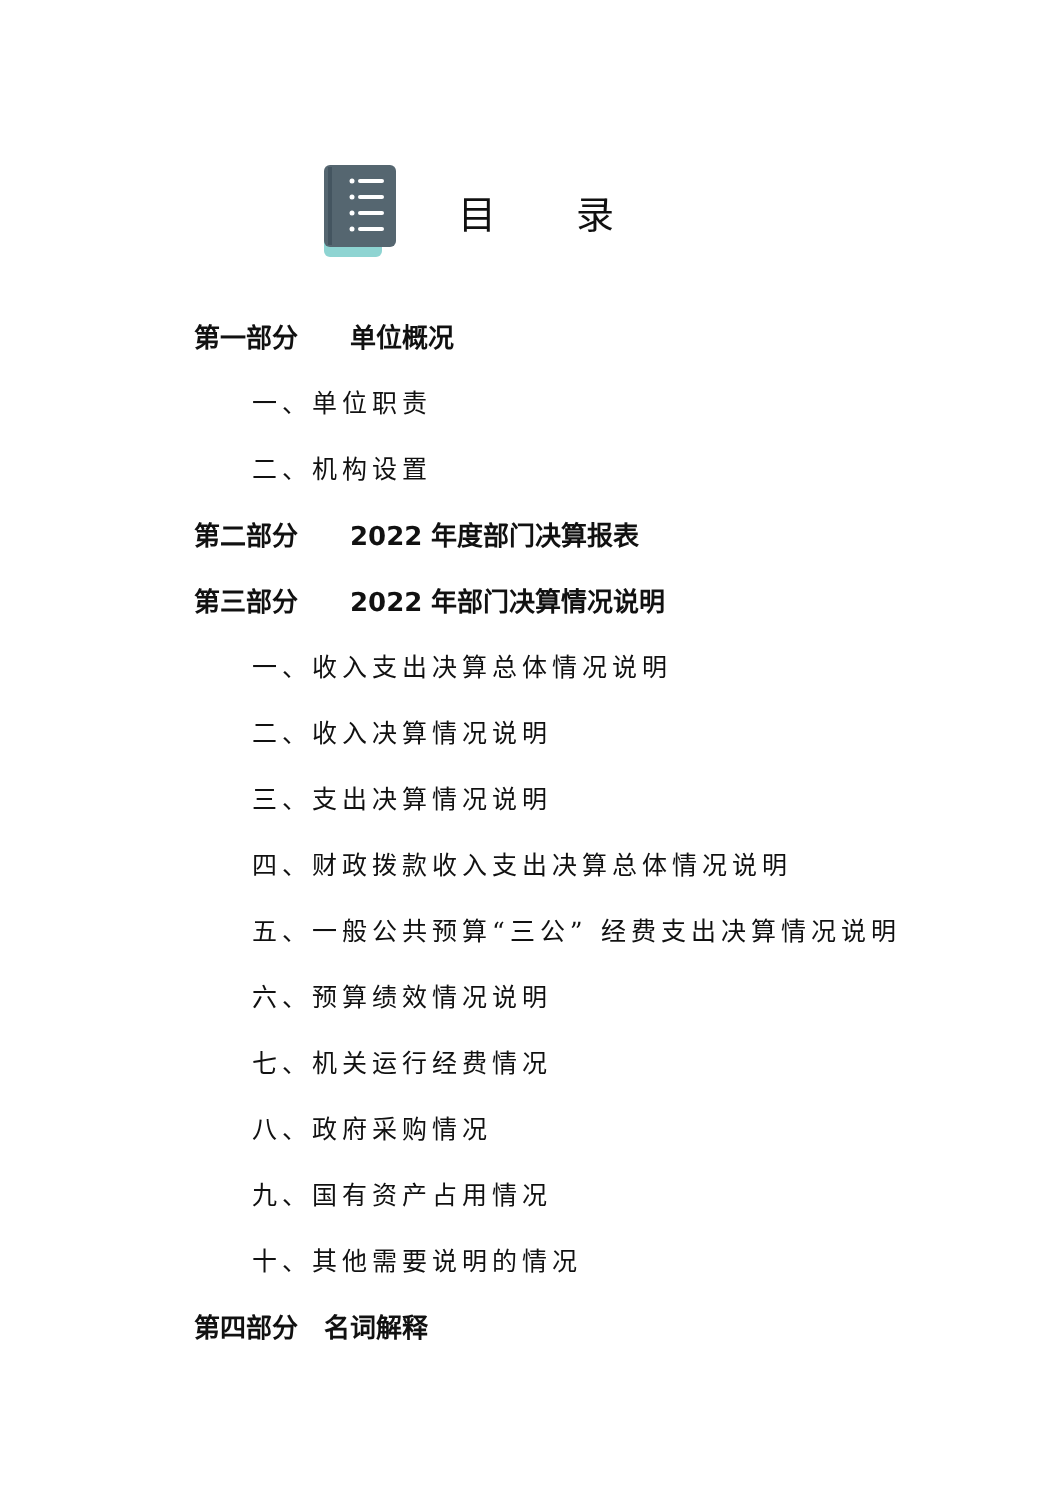目录
第一部分　　单位概况
一、单位职责
二、机构设置
第二部分　　2022 年度部门决算报表
第三部分　　2022 年部门决算情况说明
一、收入支出决算总体情况说明
二、收入决算情况说明
三、支出决算情况说明
四、财政拨款收入支出决算总体情况说明
五、一般公共预算“三公” 经费支出决算情况说明
六、预算绩效情况说明
七、机关运行经费情况
八、政府采购情况
九、国有资产占用情况
十、其他需要说明的情况
第四部分　名词解释